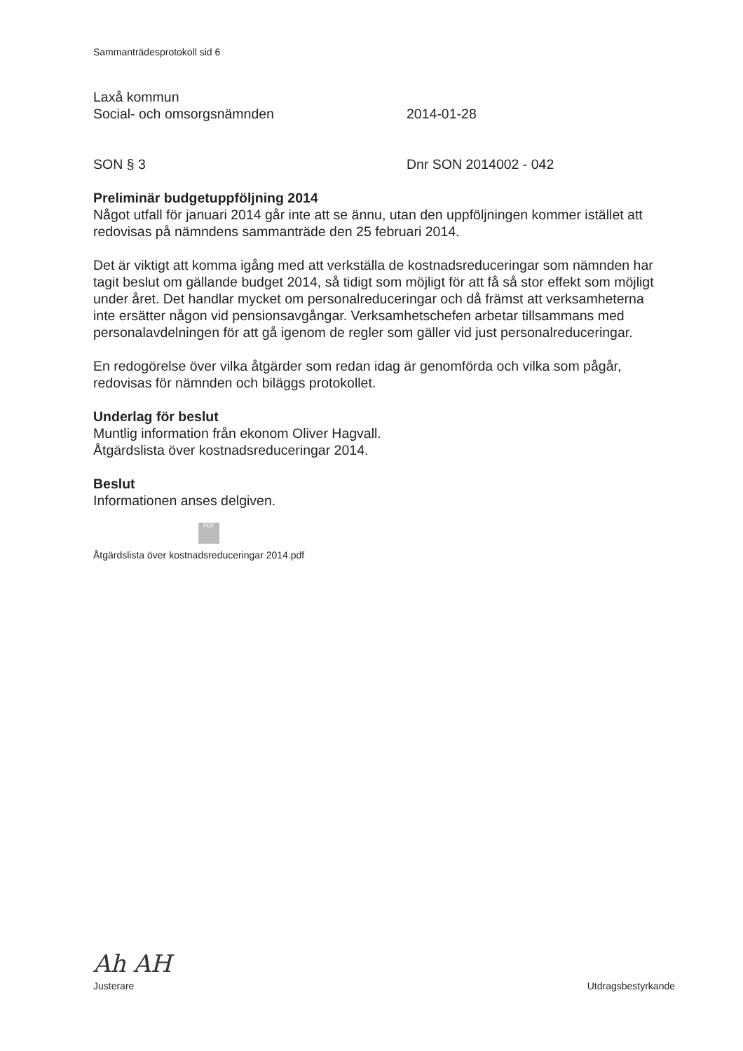Sammanträdesprotokoll sid 6
Laxå kommun
Social- och omsorgsnämnden 2014-01-28
SON § 3 Dnr SON 2014002 - 042
Preliminär budgetuppföljning 2014
Något utfall för januari 2014 går inte att se ännu, utan den uppföljningen kommer istället att redovisas på nämndens sammanträde den 25 februari 2014.
Det är viktigt att komma igång med att verkställa de kostnadsreduceringar som nämnden har tagit beslut om gällande budget 2014, så tidigt som möjligt för att få så stor effekt som möjligt under året. Det handlar mycket om personalreduceringar och då främst att verksamheterna inte ersätter någon vid pensionsavgångar. Verksamhetschefen arbetar tillsammans med personalavdelningen för att gå igenom de regler som gäller vid just personalreduceringar.
En redogörelse över vilka åtgärder som redan idag är genomförda och vilka som pågår, redovisas för nämnden och biläggs protokollet.
Underlag för beslut
Muntlig information från ekonom Oliver Hagvall.
Åtgärdslista över kostnadsreduceringar 2014.
Beslut
Informationen anses delgiven.
PDF
Åtgärdslista över kostnadsreduceringar 2014.pdf
Ah AH
Justerare Utdragsbestyrkande